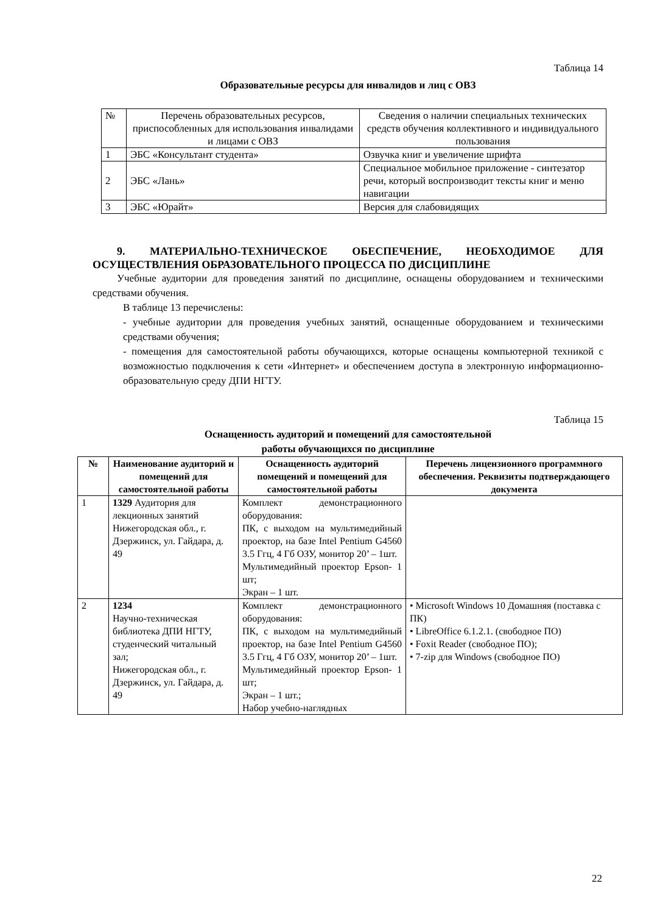Таблица 14
Образовательные ресурсы для инвалидов и лиц с ОВЗ
| № | Перечень образовательных ресурсов, приспособленных для использования инвалидами и лицами с ОВЗ | Сведения о наличии специальных технических средств обучения коллективного и индивидуального пользования |
| 1 | ЭБС «Консультант студента» | Озвучка книг и увеличение шрифта |
| 2 | ЭБС «Лань» | Специальное мобильное приложение - синтезатор речи, который воспроизводит тексты книг и меню навигации |
| 3 | ЭБС «Юрайт» | Версия для слабовидящих |
9. МАТЕРИАЛЬНО-ТЕХНИЧЕСКОЕ ОБЕСПЕЧЕНИЕ, НЕОБХОДИМОЕ ДЛЯ ОСУЩЕСТВЛЕНИЯ ОБРАЗОВАТЕЛЬНОГО ПРОЦЕССА ПО ДИСЦИПЛИНЕ
Учебные аудитории для проведения занятий по дисциплине, оснащены оборудованием и техническими средствами обучения.
В таблице 13 перечислены:
- учебные аудитории для проведения учебных занятий, оснащенные оборудованием и техническими средствами обучения;
- помещения для самостоятельной работы обучающихся, которые оснащены компьютерной техникой с возможностью подключения к сети «Интернет» и обеспечением доступа в электронную информационно-образовательную среду ДПИ НГТУ.
Таблица 15
Оснащенность аудиторий и помещений для самостоятельной
работы обучающихся по дисциплине
| № | Наименование аудиторий и помещений для самостоятельной работы | Оснащенность аудиторий помещений и помещений для самостоятельной работы | Перечень лицензионного программного обеспечения. Реквизиты подтверждающего документа |
| --- | --- | --- | --- |
| 1 | 1329 Аудитория для лекционных занятий Нижегородская обл., г. Дзержинск, ул. Гайдара, д. 49 | Комплект демонстрационного оборудования: ПК, с выходом на мультимедийный проектор, на базе Intel Pentium G4560 3.5 Ггц, 4 Гб ОЗУ, монитор 20’ – 1шт. Мультимедийный проектор Epson- 1 шт; Экран – 1 шт. | |
| 2 | 1234 Научно-техническая библиотека ДПИ НГТУ, студенческий читальный зал; Нижегородская обл., г. Дзержинск, ул. Гайдара, д. 49 | Комплект демонстрационного оборудования: ПК, с выходом на мультимедийный проектор, на базе Intel Pentium G4560 3.5 Ггц, 4 Гб ОЗУ, монитор 20’ – 1шт. Мультимедийный проектор Epson- 1 шт; Экран – 1 шт.; Набор учебно-наглядных | • Microsoft Windows 10 Домашняя (поставка с ПК) • LibreOffice 6.1.2.1. (свободное ПО) • Foxit Reader (свободное ПО); • 7-zip для Windows (свободное ПО) |
22